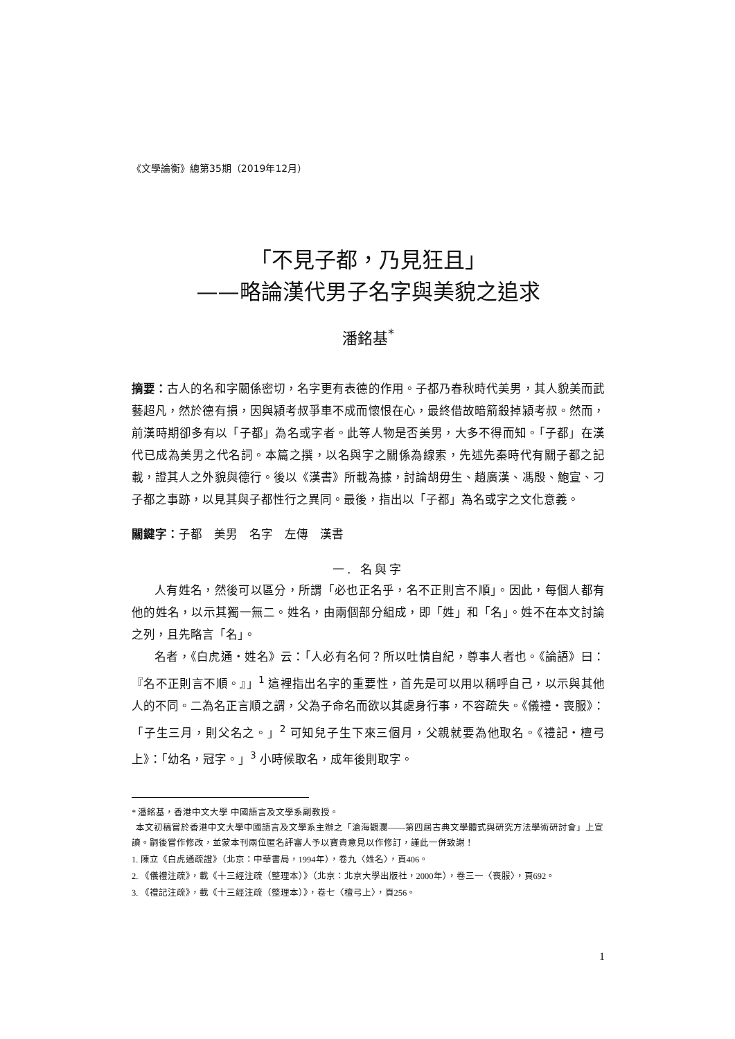《文學論衡》總第35期（2019年12月）
「不見子都，乃見狂且」
——略論漢代男子名字與美貌之追求
潘銘基<sup>*</sup>
摘要：古人的名和字關係密切，名字更有表德的作用。子都乃春秋時代美男，其人貌美而武藝超凡，然於德有損，因與潁考叔爭車不成而懷恨在心，最終借故暗箭殺掉潁考叔。然而，前漢時期卻多有以「子都」為名或字者。此等人物是否美男，大多不得而知。「子都」在漢代已成為美男之代名詞。本篇之撰，以名與字之關係為線索，先述先秦時代有關子都之記載，證其人之外貌與德行。後以《漢書》所載為據，討論胡毋生、趙廣漢、馮殷、鮑宣、刁子都之事跡，以見其與子都性行之異同。最後，指出以「子都」為名或字之文化意義。
關鍵字：子都　美男　名字　左傳　漢書
一. 名與字
人有姓名，然後可以區分，所謂「必也正名乎，名不正則言不順」。因此，每個人都有他的姓名，以示其獨一無二。姓名，由兩個部分組成，即「姓」和「名」。姓不在本文討論之列，且先略言「名」。
名者，《白虎通・姓名》云：「人必有名何？所以吐情自紀，尊事人者也。《論語》曰：『名不正則言不順。』」<sup>1</sup> 這裡指出名字的重要性，首先是可以用以稱呼自己，以示與其他人的不同。二為名正言順之謂，父為子命名而欲以其處身行事，不容疏失。《儀禮・喪服》：「子生三月，則父名之。」<sup>2</sup> 可知兒子生下來三個月，父親就要為他取名。《禮記・檀弓上》：「幼名，冠字。」<sup>3</sup> 小時候取名，成年後則取字。
* 潘銘基，香港中文大學 中國語言及文學系副教授。
本文初稿嘗於香港中文大學中國語言及文學系主辦之「滄海觀瀾——第四屆古典文學體式與研究方法學術研討會」上宣讀。嗣後嘗作修改，並蒙本刊兩位匿名評審人予以寶貴意見以作修訂，謹此一併致謝！
1. 陳立《白虎通疏證》（北京：中華書局，1994年），卷九〈姓名〉，頁406。
2. 《儀禮注疏》，載《十三經注疏（整理本）》（北京：北京大學出版社，2000年），卷三一〈喪服〉，頁692。
3. 《禮記注疏》，載《十三經注疏（整理本）》，卷七〈檀弓上〉，頁256。
1